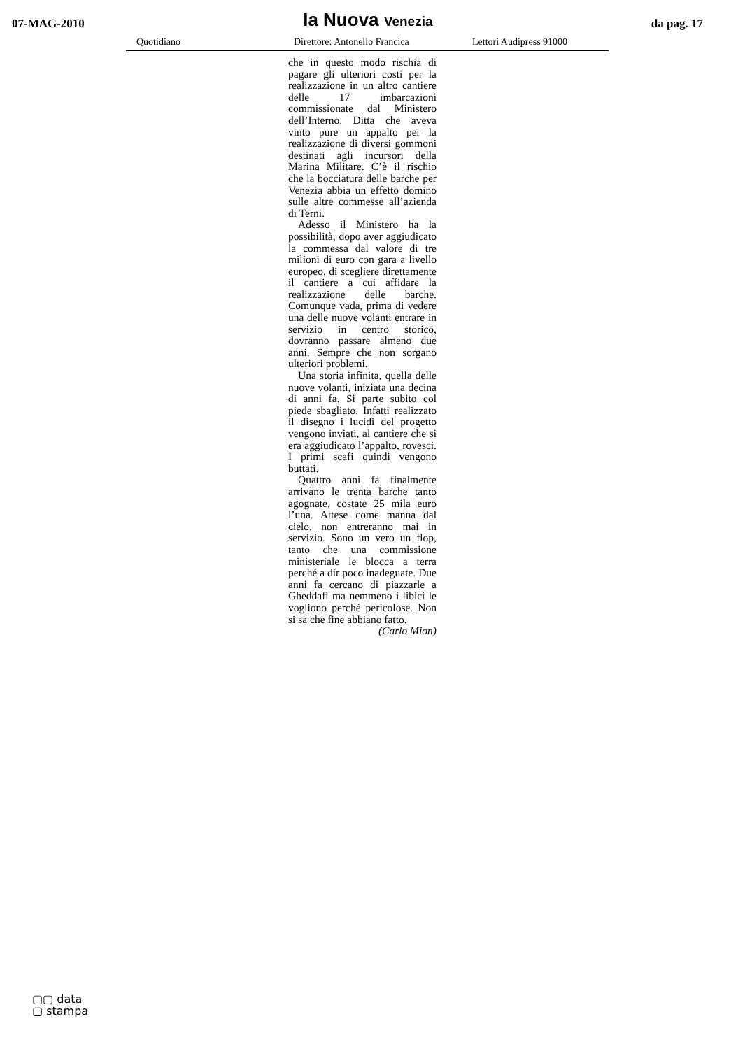07-MAG-2010
la Nuova Venezia
da pag. 17
Quotidiano Direttore: Antonello Francica Lettori Audipress 91000
che in questo modo rischia di pagare gli ulteriori costi per la realizzazione in un altro cantiere delle 17 imbarcazioni commissionate dal Ministero dell’Interno. Ditta che aveva vinto pure un appalto per la realizzazione di diversi gommoni destinati agli incursori della Marina Militare. C’è il rischio che la bocciatura delle barche per Venezia abbia un effetto domino sulle altre commesse all’azienda di Terni.
Adesso il Ministero ha la possibilità, dopo aver aggiudicato la commessa dal valore di tre milioni di euro con gara a livello europeo, di scegliere direttamente il cantiere a cui affidare la realizzazione delle barche. Comunque vada, prima di vedere una delle nuove volanti entrare in servizio in centro storico, dovranno passare almeno due anni. Sempre che non sorgano ulteriori problemi.
Una storia infinita, quella delle nuove volanti, iniziata una decina di anni fa. Si parte subito col piede sbagliato. Infatti realizzato il disegno i lucidi del progetto vengono inviati, al cantiere che si era aggiudicato l’appalto, rovesci. I primi scafi quindi vengono buttati.
Quattro anni fa finalmente arrivano le trenta barche tanto agognate, costate 25 mila euro l’una. Attese come manna dal cielo, non entreranno mai in servizio. Sono un vero un flop, tanto che una commissione ministeriale le blocca a terra perché a dir poco inadeguate. Due anni fa cercano di piazzarle a Gheddafi ma nemmeno i libici le vogliono perché pericolose. Non si sa che fine abbiano fatto.
(Carlo Mion)
▢▢ data
▢ stampa